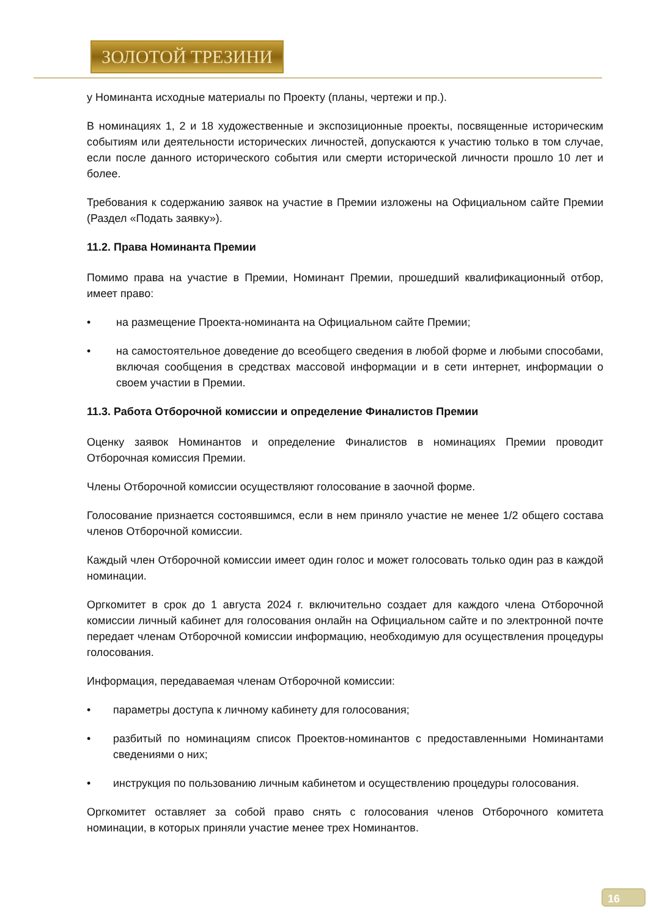ЗОЛОТОЙ ТРЕЗИНИ
у Номинанта исходные материалы по Проекту (планы, чертежи и пр.).
В номинациях 1, 2 и 18 художественные и экспозиционные проекты, посвященные историческим событиям или деятельности исторических личностей, допускаются к участию только в том случае, если после данного исторического события или смерти исторической личности прошло 10 лет и более.
Требования к содержанию заявок на участие в Премии изложены на Официальном сайте Премии (Раздел «Подать заявку»).
11.2. Права Номинанта Премии
Помимо права на участие в Премии, Номинант Премии, прошедший квалификационный отбор, имеет право:
• на размещение Проекта-номинанта на Официальном сайте Премии;
• на самостоятельное доведение до всеобщего сведения в любой форме и любыми способами, включая сообщения в средствах массовой информации и в сети интернет, информации о своем участии в Премии.
11.3. Работа Отборочной комиссии и определение Финалистов Премии
Оценку заявок Номинантов и определение Финалистов в номинациях Премии проводит Отборочная комиссия Премии.
Члены Отборочной комиссии осуществляют голосование в заочной форме.
Голосование признается состоявшимся, если в нем приняло участие не менее 1/2 общего состава членов Отборочной комиссии.
Каждый член Отборочной комиссии имеет один голос и может голосовать только один раз в каждой номинации.
Оргкомитет в срок до 1 августа 2024 г. включительно создает для каждого члена Отборочной комиссии личный кабинет для голосования онлайн на Официальном сайте и по электронной почте передает членам Отборочной комиссии информацию, необходимую для осуществления процедуры голосования.
Информация, передаваемая членам Отборочной комиссии:
• параметры доступа к личному кабинету для голосования;
• разбитый по номинациям список Проектов-номинантов с предоставленными Номинантами сведениями о них;
• инструкция по пользованию личным кабинетом и осуществлению процедуры голосования.
Оргкомитет оставляет за собой право снять с голосования членов Отборочного комитета номинации, в которых приняли участие менее трех Номинантов.
16